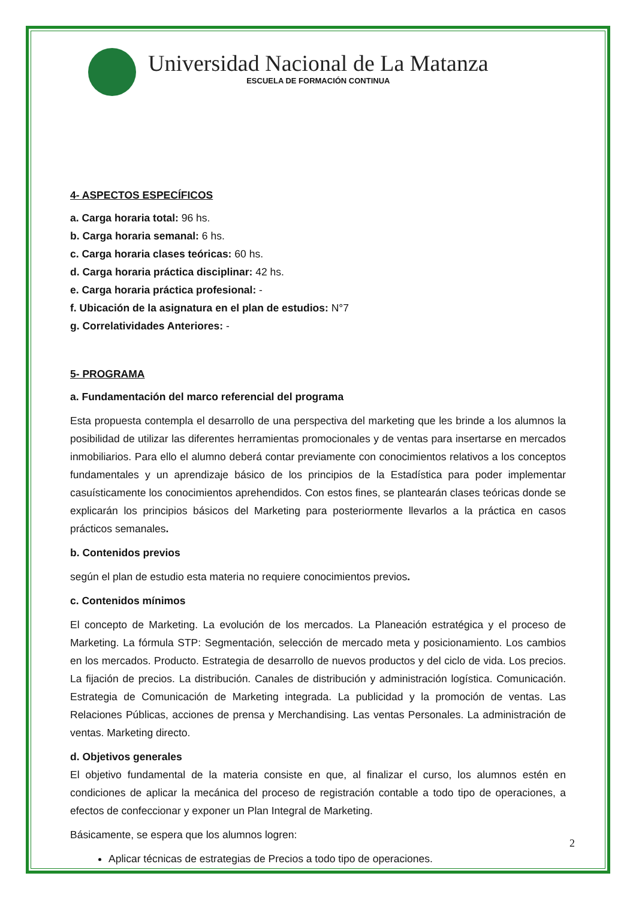Universidad Nacional de La Matanza
ESCUELA DE FORMACIÓN CONTINUA
4- ASPECTOS ESPECÍFICOS
a. Carga horaria total: 96 hs.
b. Carga horaria semanal: 6 hs.
c. Carga horaria clases teóricas: 60 hs.
d. Carga horaria práctica disciplinar: 42 hs.
e. Carga horaria práctica profesional: -
f. Ubicación de la asignatura en el plan de estudios: N°7
g. Correlatividades Anteriores: -
5- PROGRAMA
a. Fundamentación del marco referencial del programa
Esta propuesta contempla el desarrollo de una perspectiva del marketing que les brinde a los alumnos la posibilidad de utilizar las diferentes herramientas promocionales y de ventas para insertarse en mercados inmobiliarios. Para ello el alumno deberá contar previamente con conocimientos relativos a los conceptos fundamentales y un aprendizaje básico de los principios de la Estadística para poder implementar casuísticamente los conocimientos aprehendidos. Con estos fines, se plantearán clases teóricas donde se explicarán los principios básicos del Marketing para posteriormente llevarlos a la práctica en casos prácticos semanales.
b. Contenidos previos
según el plan de estudio esta materia no requiere conocimientos previos.
c. Contenidos mínimos
El concepto de Marketing. La evolución de los mercados. La Planeación estratégica y el proceso de Marketing. La fórmula STP: Segmentación, selección de mercado meta y posicionamiento. Los cambios en los mercados. Producto. Estrategia de desarrollo de nuevos productos y del ciclo de vida. Los precios. La fijación de precios. La distribución. Canales de distribución y administración logística. Comunicación. Estrategia de Comunicación de Marketing integrada. La publicidad y la promoción de ventas. Las Relaciones Públicas, acciones de prensa y Merchandising. Las ventas Personales. La administración de ventas. Marketing directo.
d. Objetivos generales
El objetivo fundamental de la materia consiste en que, al finalizar el curso, los alumnos estén en condiciones de aplicar la mecánica del proceso de registración contable a todo tipo de operaciones, a efectos de confeccionar y exponer un Plan Integral de Marketing.
Básicamente, se espera que los alumnos logren:
Aplicar técnicas de estrategias de Precios a todo tipo de operaciones.
2